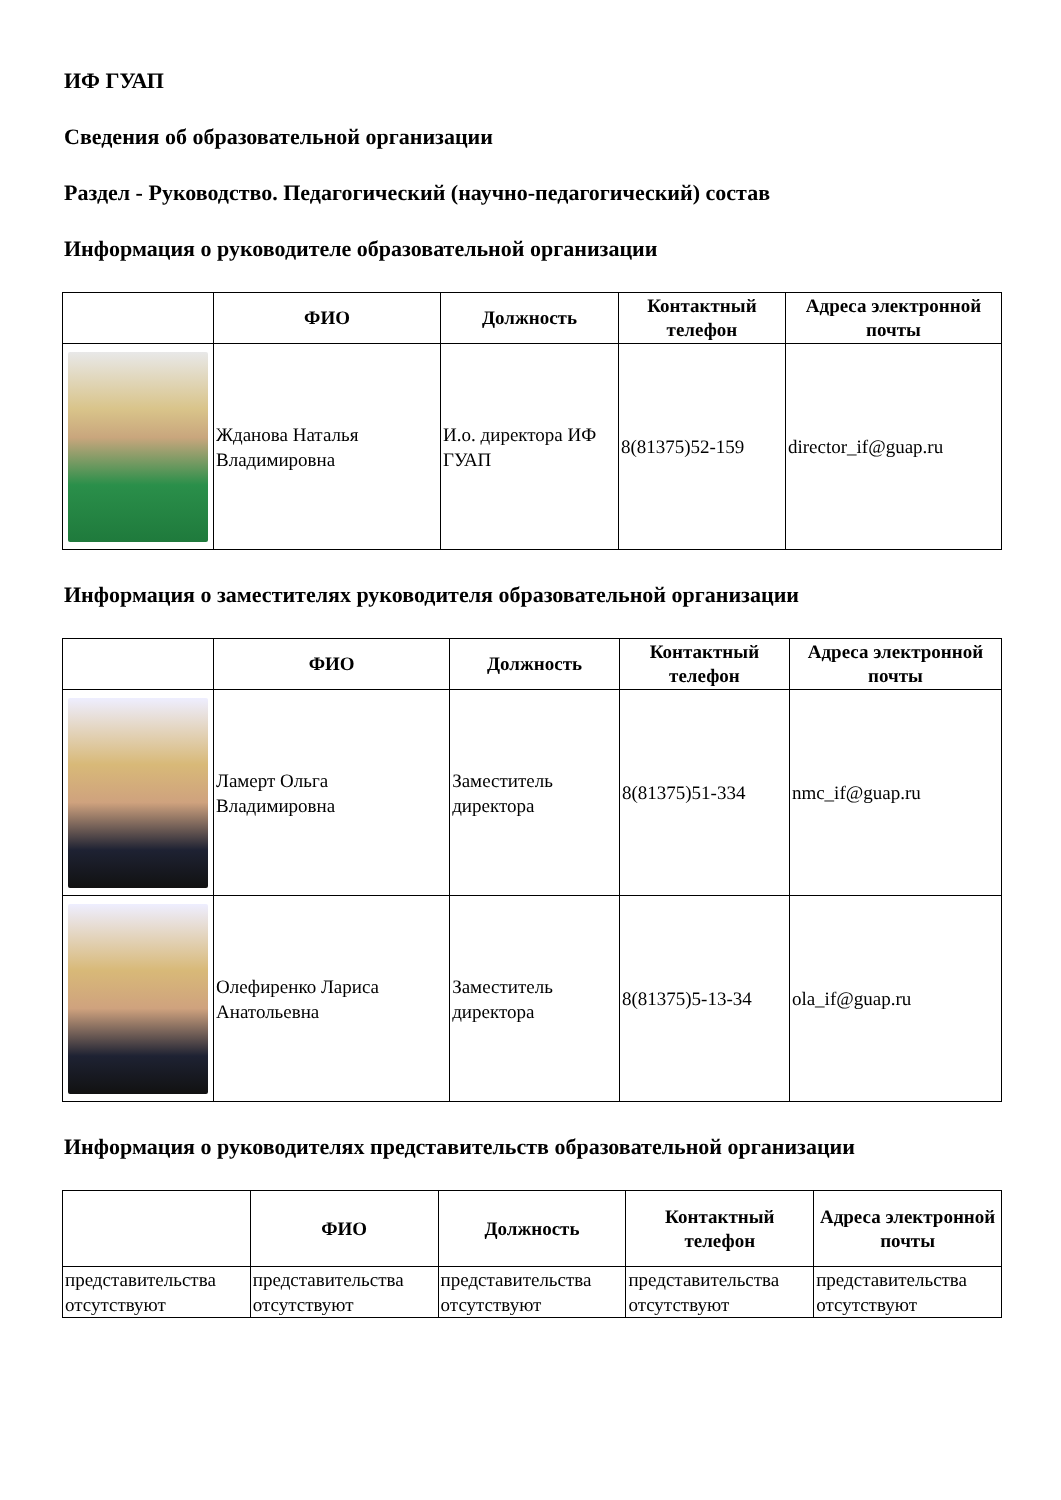ИФ ГУАП
Сведения об образовательной организации
Раздел - Руководство. Педагогический (научно-педагогический) состав
Информация о руководителе образовательной организации
| | ФИО | Должность | Контактный телефон | Адреса электронной почты |
| --- | --- | --- | --- | --- |
| | Жданова Наталья Владимировна | И.о. директора ИФ ГУАП | 8(81375)52-159 | director_if@guap.ru |
Информация о заместителях руководителя образовательной организации
| | ФИО | Должность | Контактный телефон | Адреса электронной почты |
| --- | --- | --- | --- | --- |
| | Ламерт Ольга Владимировна | Заместитель директора | 8(81375)51-334 | nmc_if@guap.ru |
| | Олефиренко Лариса Анатольевна | Заместитель директора | 8(81375)5-13-34 | ola_if@guap.ru |
Информация о руководителях представительств образовательной организации
| | ФИО | Должность | Контактный телефон | Адреса электронной почты |
| --- | --- | --- | --- | --- |
| представительства отсутствуют | представительства отсутствуют | представительства отсутствуют | представительства отсутствуют | представительства отсутствуют |